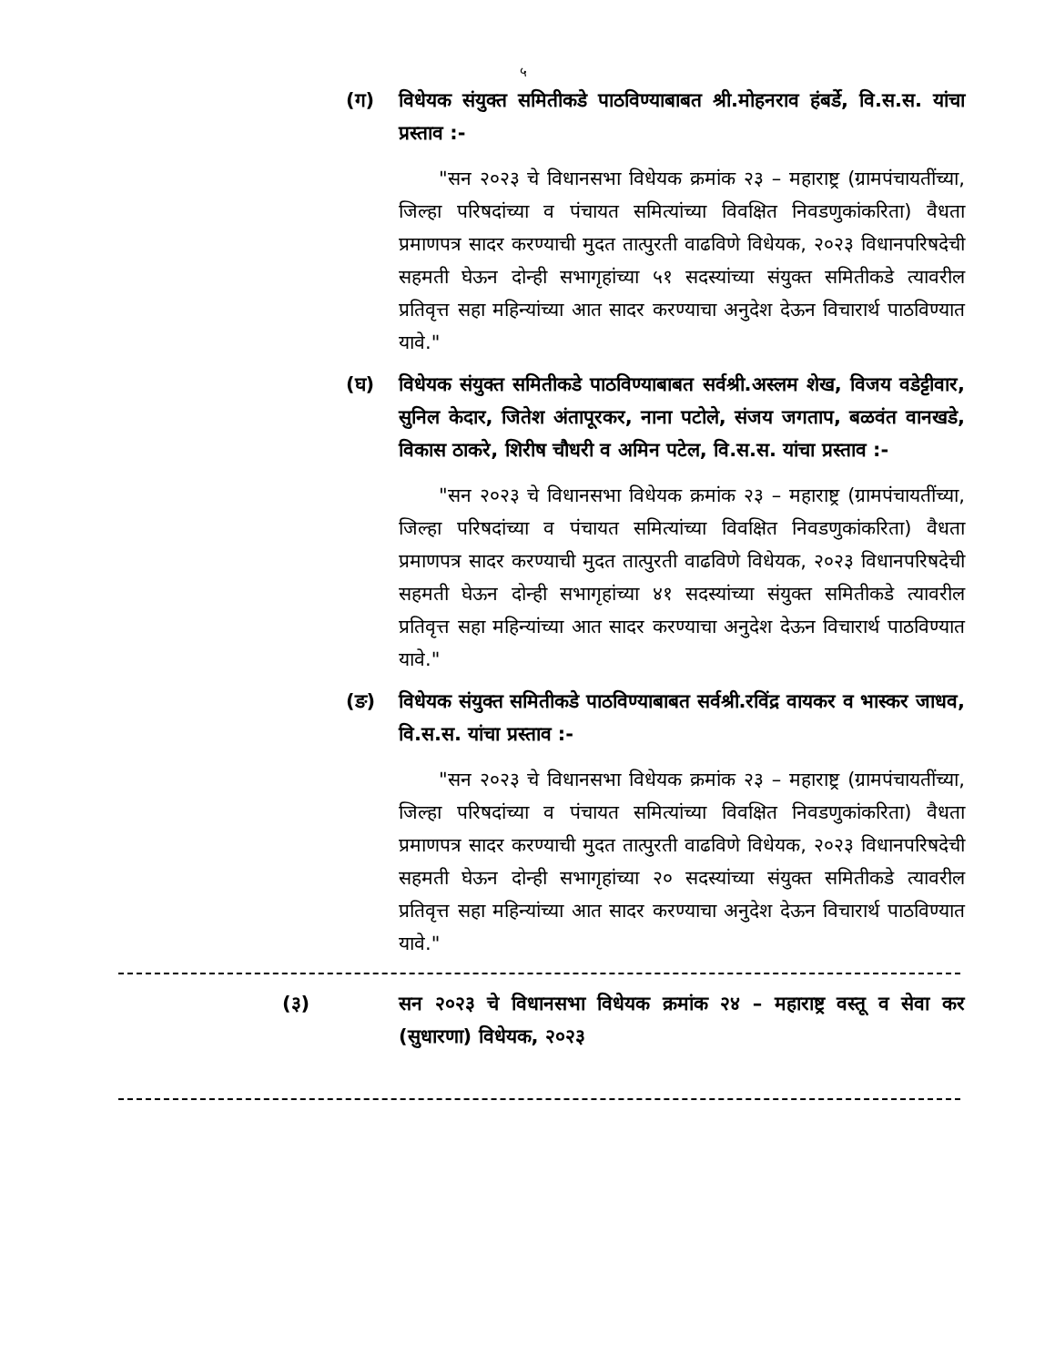५
(ग) विधेयक संयुक्त समितीकडे पाठविण्याबाबत श्री.मोहनराव हंबर्डे, वि.स.स. यांचा प्रस्ताव :-
"सन २०२३ चे विधानसभा विधेयक क्रमांक २३ – महाराष्ट्र (ग्रामपंचायतींच्या, जिल्हा परिषदांच्या व पंचायत समित्यांच्या विवक्षित निवडणुकांकरिता) वैधता प्रमाणपत्र सादर करण्याची मुदत तात्पुरती वाढविणे विधेयक, २०२३ विधानपरिषदेची सहमती घेऊन दोन्ही सभागृहांच्या ५१ सदस्यांच्या संयुक्त समितीकडे त्यावरील प्रतिवृत्त सहा महिन्यांच्या आत सादर करण्याचा अनुदेश देऊन विचारार्थ पाठविण्यात यावे."
(घ) विधेयक संयुक्त समितीकडे पाठविण्याबाबत सर्वश्री.अस्लम शेख, विजय वडेट्टीवार, सुनिल केदार, जितेश अंतापूरकर, नाना पटोले, संजय जगताप, बळवंत वानखडे, विकास ठाकरे, शिरीष चौधरी व अमिन पटेल, वि.स.स. यांचा प्रस्ताव :-
"सन २०२३ चे विधानसभा विधेयक क्रमांक २३ – महाराष्ट्र (ग्रामपंचायतींच्या, जिल्हा परिषदांच्या व पंचायत समित्यांच्या विवक्षित निवडणुकांकरिता) वैधता प्रमाणपत्र सादर करण्याची मुदत तात्पुरती वाढविणे विधेयक, २०२३ विधानपरिषदेची सहमती घेऊन दोन्ही सभागृहांच्या ४१ सदस्यांच्या संयुक्त समितीकडे त्यावरील प्रतिवृत्त सहा महिन्यांच्या आत सादर करण्याचा अनुदेश देऊन विचारार्थ पाठविण्यात यावे."
(ङ) विधेयक संयुक्त समितीकडे पाठविण्याबाबत सर्वश्री.रविंद्र वायकर व भास्कर जाधव, वि.स.स. यांचा प्रस्ताव :-
"सन २०२३ चे विधानसभा विधेयक क्रमांक २३ – महाराष्ट्र (ग्रामपंचायतींच्या, जिल्हा परिषदांच्या व पंचायत समित्यांच्या विवक्षित निवडणुकांकरिता) वैधता प्रमाणपत्र सादर करण्याची मुदत तात्पुरती वाढविणे विधेयक, २०२३ विधानपरिषदेची सहमती घेऊन दोन्ही सभागृहांच्या २० सदस्यांच्या संयुक्त समितीकडे त्यावरील प्रतिवृत्त सहा महिन्यांच्या आत सादर करण्याचा अनुदेश देऊन विचारार्थ पाठविण्यात यावे."
(३) सन २०२३ चे विधानसभा विधेयक क्रमांक २४ – महाराष्ट्र वस्तू व सेवा कर (सुधारणा) विधेयक, २०२३